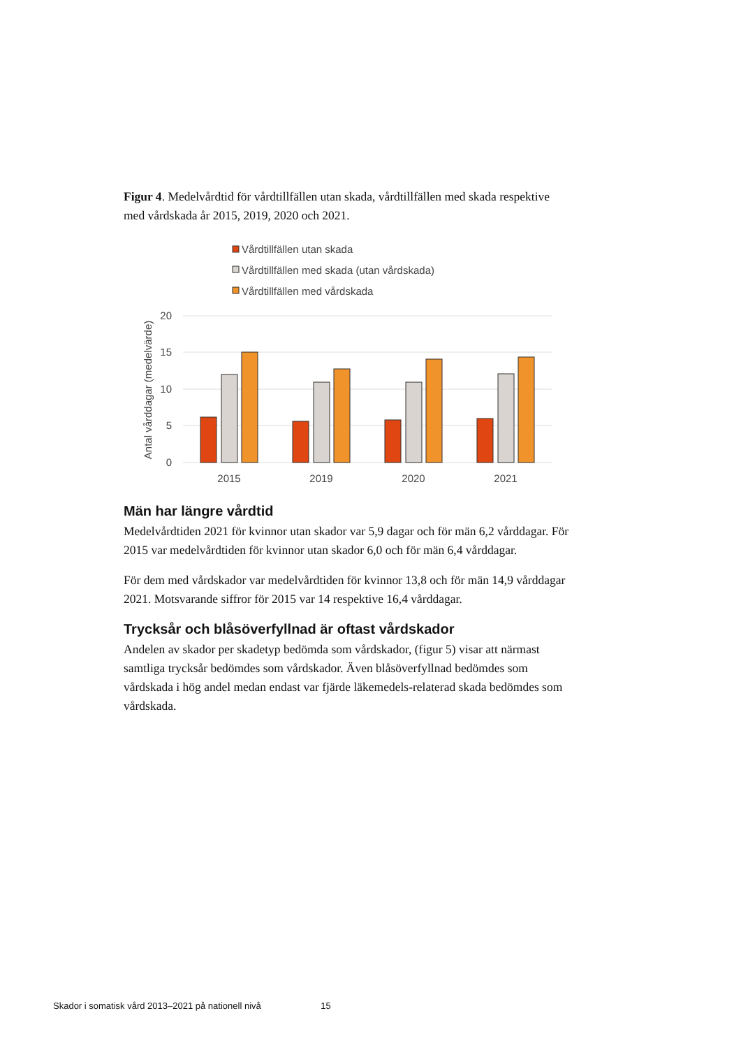Figur 4. Medelvårdtid för vårdtillfällen utan skada, vårdtillfällen med skada respektive med vårdskada år 2015, 2019, 2020 och 2021.
Vårdtillfällen utan skada
Vårdtillfällen med skada (utan vårdskada)
Vårdtillfällen med vårdskada
20
15
10
5
0
Antal vårddagar (medelvärde)
2015
2019
2020
2021
Män har längre vårdtid
Medelvårdtiden 2021 för kvinnor utan skador var 5,9 dagar och för män 6,2 vårddagar. För 2015 var medelvårdtiden för kvinnor utan skador 6,0 och för män 6,4 vårddagar.
För dem med vårdskador var medelvårdtiden för kvinnor 13,8 och för män 14,9 vårddagar 2021. Motsvarande siffror för 2015 var 14 respektive 16,4 vårddagar.
Trycksår och blåsöverfyllnad är oftast vårdskador
Andelen av skador per skadetyp bedömda som vårdskador, (figur 5) visar att närmast samtliga trycksår bedömdes som vårdskador. Även blåsöverfyllnad bedömdes som vårdskada i hög andel medan endast var fjärde läkemedels-relaterad skada bedömdes som vårdskada.
Skador i somatisk vård 2013–2021 på nationell nivå 15